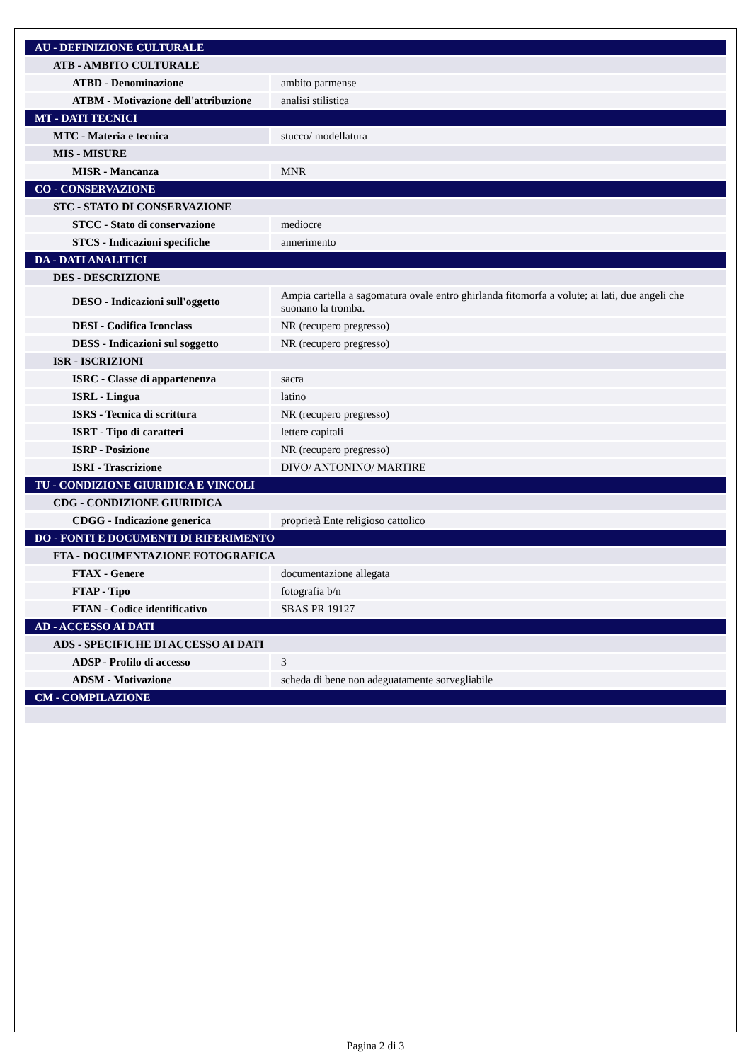| AU - DEFINIZIONE CULTURALE | |
| ATB - AMBITO CULTURALE | |
| ATBD - Denominazione | ambito parmense |
| ATBM - Motivazione dell'attribuzione | analisi stilistica |
| MT - DATI TECNICI | |
| MTC - Materia e tecnica | stucco/ modellatura |
| MIS - MISURE | |
| MISR - Mancanza | MNR |
| CO - CONSERVAZIONE | |
| STC - STATO DI CONSERVAZIONE | |
| STCC - Stato di conservazione | mediocre |
| STCS - Indicazioni specifiche | annerimento |
| DA - DATI ANALITICI | |
| DES - DESCRIZIONE | |
| DESO - Indicazioni sull'oggetto | Ampia cartella a sagomatura ovale entro ghirlanda fitomorfa a volute; ai lati, due angeli che suonano la tromba. |
| DESI - Codifica Iconclass | NR (recupero pregresso) |
| DESS - Indicazioni sul soggetto | NR (recupero pregresso) |
| ISR - ISCRIZIONI | |
| ISRC - Classe di appartenenza | sacra |
| ISRL - Lingua | latino |
| ISRS - Tecnica di scrittura | NR (recupero pregresso) |
| ISRT - Tipo di caratteri | lettere capitali |
| ISRP - Posizione | NR (recupero pregresso) |
| ISRI - Trascrizione | DIVO/ ANTONINO/ MARTIRE |
| TU - CONDIZIONE GIURIDICA E VINCOLI | |
| CDG - CONDIZIONE GIURIDICA | |
| CDGG - Indicazione generica | proprietà Ente religioso cattolico |
| DO - FONTI E DOCUMENTI DI RIFERIMENTO | |
| FTA - DOCUMENTAZIONE FOTOGRAFICA | |
| FTAX - Genere | documentazione allegata |
| FTAP - Tipo | fotografia b/n |
| FTAN - Codice identificativo | SBAS PR 19127 |
| AD - ACCESSO AI DATI | |
| ADS - SPECIFICHE DI ACCESSO AI DATI | |
| ADSP - Profilo di accesso | 3 |
| ADSM - Motivazione | scheda di bene non adeguatamente sorvegliabile |
| CM - COMPILAZIONE | |
Pagina 2 di 3